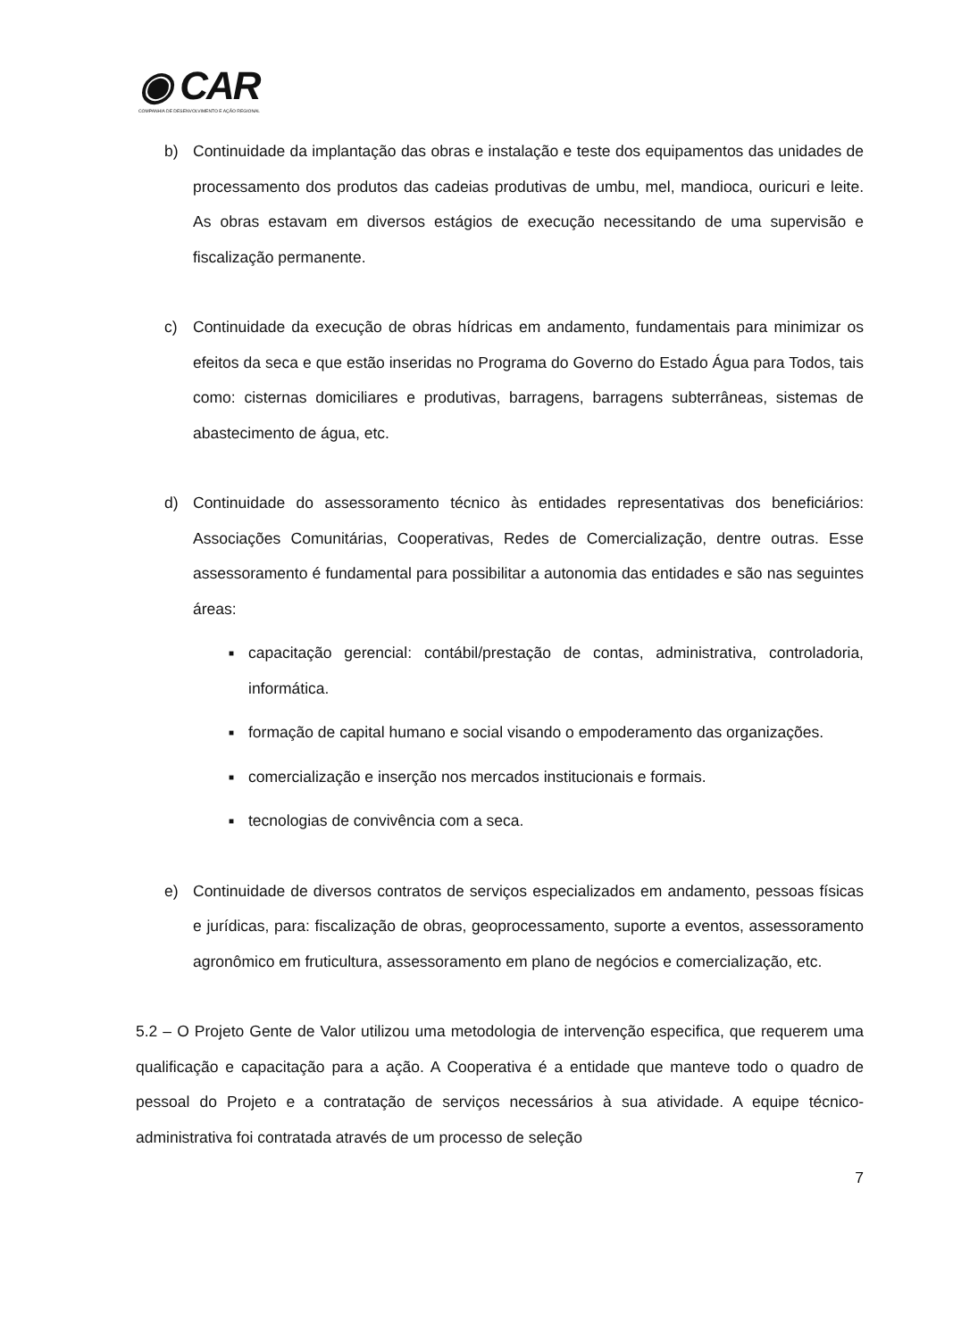◉ CAR
COMPANHIA DE DESENVOLVIMENTO E AÇÃO REGIONAL
b) Continuidade da implantação das obras e instalação e teste dos equipamentos das unidades de processamento dos produtos das cadeias produtivas de umbu, mel, mandioca, ouricuri e leite. As obras estavam em diversos estágios de execução necessitando de uma supervisão e fiscalização permanente.
c) Continuidade da execução de obras hídricas em andamento, fundamentais para minimizar os efeitos da seca e que estão inseridas no Programa do Governo do Estado Água para Todos, tais como: cisternas domiciliares e produtivas, barragens, barragens subterrâneas, sistemas de abastecimento de água, etc.
d) Continuidade do assessoramento técnico às entidades representativas dos beneficiários: Associações Comunitárias, Cooperativas, Redes de Comercialização, dentre outras. Esse assessoramento é fundamental para possibilitar a autonomia das entidades e são nas seguintes áreas:
■ capacitação gerencial: contábil/prestação de contas, administrativa, controladoria, informática.
■ formação de capital humano e social visando o empoderamento das organizações.
■ comercialização e inserção nos mercados institucionais e formais.
■ tecnologias de convivência com a seca.
e) Continuidade de diversos contratos de serviços especializados em andamento, pessoas físicas e jurídicas, para: fiscalização de obras, geoprocessamento, suporte a eventos, assessoramento agronômico em fruticultura, assessoramento em plano de negócios e comercialização, etc.
5.2 – O Projeto Gente de Valor utilizou uma metodologia de intervenção especifica, que requerem uma qualificação e capacitação para a ação. A Cooperativa é a entidade que manteve todo o quadro de pessoal do Projeto e a contratação de serviços necessários à sua atividade. A equipe técnico-administrativa foi contratada através de um processo de seleção
7